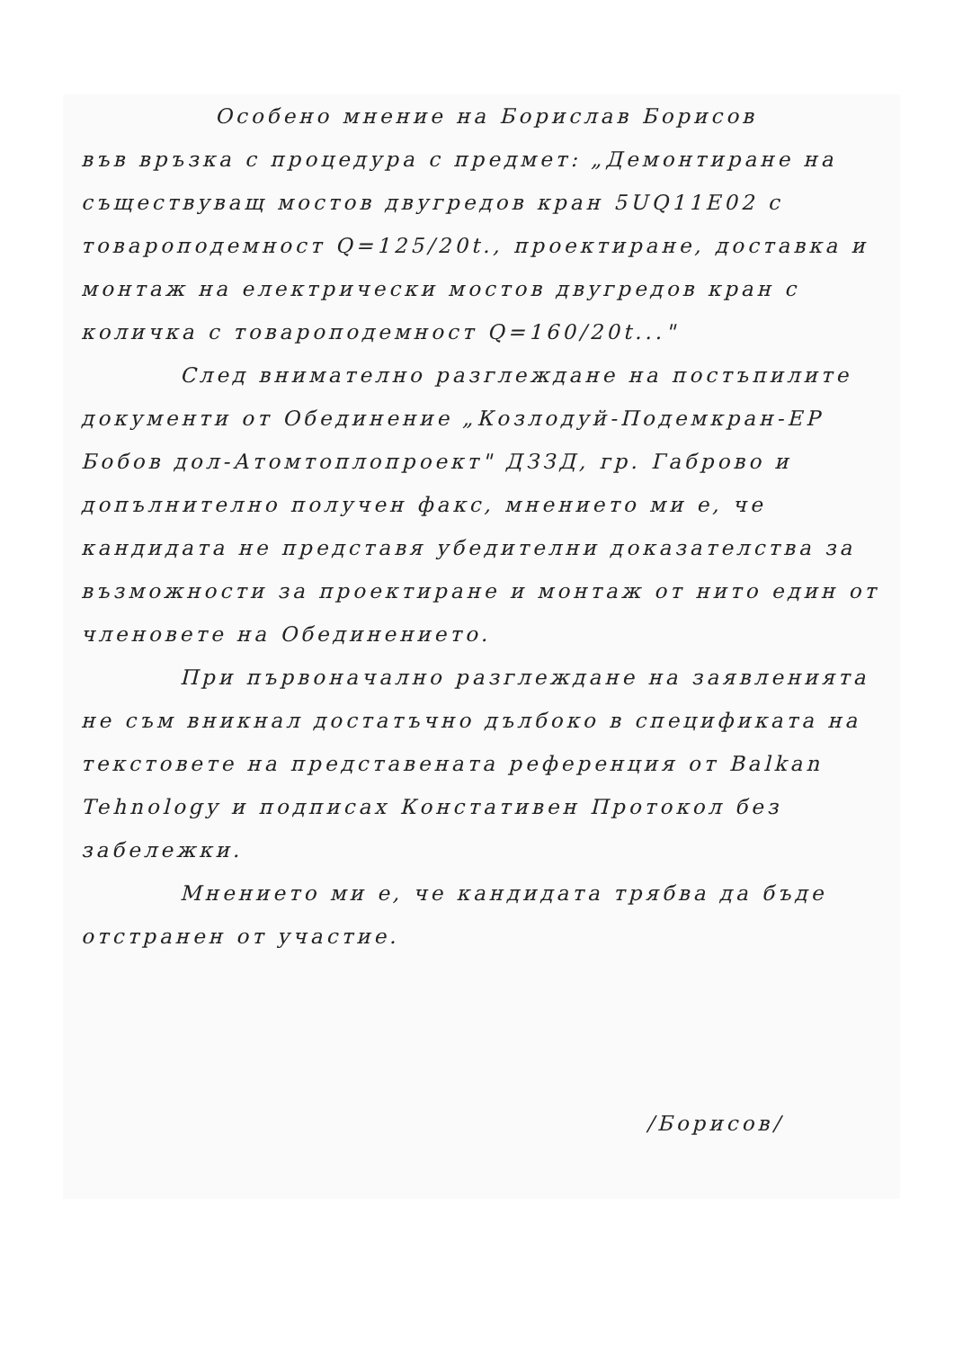Особено мнение на Борислав Борисов
във връзка с процедура с предмет: „Демонтиране на съществуващ мостов двугредов кран 5UQ11E02 с товароподемност Q=125/20t., проектиране, доставка и монтаж на електрически мостов двугредов кран с количка с товароподемност Q=160/20t..."
След внимателно разглеждане на постъпилите документи от Обединение „Козлодуй-Подемкран-ЕР Бобов дол-Атомтоплопроект" ДЗЗД, гр. Габрово и допълнително получен факс, мнението ми е, че кандидата не представя убедителни доказателства за възможности за проектиране и монтаж от нито един от членовете на Обединението.
При първоначално разглеждане на заявленията не съм вникнал достатъчно дълбоко в спецификата на текстовете на представената референция от Balkan Tehnology и подписах Констативен Протокол без забележки.
Мнението ми е, че кандидата трябва да бъде отстранен от участие.
/Борисов/